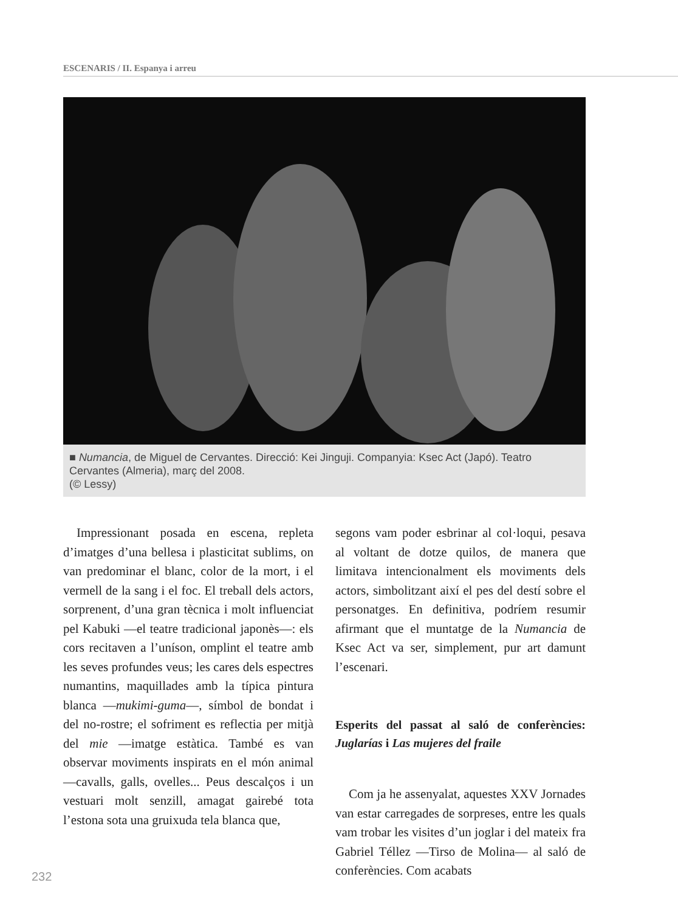ESCENARIS / II. Espanya i arreu
■ Numancia, de Miguel de Cervantes. Direcció: Kei Jinguji. Companyia: Ksec Act (Japó). Teatro Cervantes (Almeria), març del 2008.
(© Lessy)
Impressionant posada en escena, repleta d’imatges d’una bellesa i plasticitat sublims, on van predominar el blanc, color de la mort, i el vermell de la sang i el foc. El treball dels actors, sorprenent, d’una gran tècnica i molt influenciat pel Kabuki —el teatre tradicional japonès—: els cors recitaven a l’uníson, omplint el teatre amb les seves profundes veus; les cares dels espectres numantins, maquillades amb la típica pintura blanca —mukimi-guma—, símbol de bondat i del no-rostre; el sofriment es reflectia per mitjà del mie —imatge estàtica. També es van observar moviments inspirats en el món animal —cavalls, galls, ovelles... Peus descalços i un vestuari molt senzill, amagat gairebé tota l’estona sota una gruixuda tela blanca que,
segons vam poder esbrinar al col·loqui, pesava al voltant de dotze quilos, de manera que limitava intencionalment els moviments dels actors, simbolitzant així el pes del destí sobre el personatges. En definitiva, podríem resumir afirmant que el muntatge de la Numancia de Ksec Act va ser, simplement, pur art damunt l’escenari.
Esperits del passat al saló de conferències: Juglarías i Las mujeres del fraile
Com ja he assenyalat, aquestes XXV Jornades van estar carregades de sorpreses, entre les quals vam trobar les visites d’un joglar i del mateix fra Gabriel Téllez —Tirso de Molina— al saló de conferències. Com acabats
232